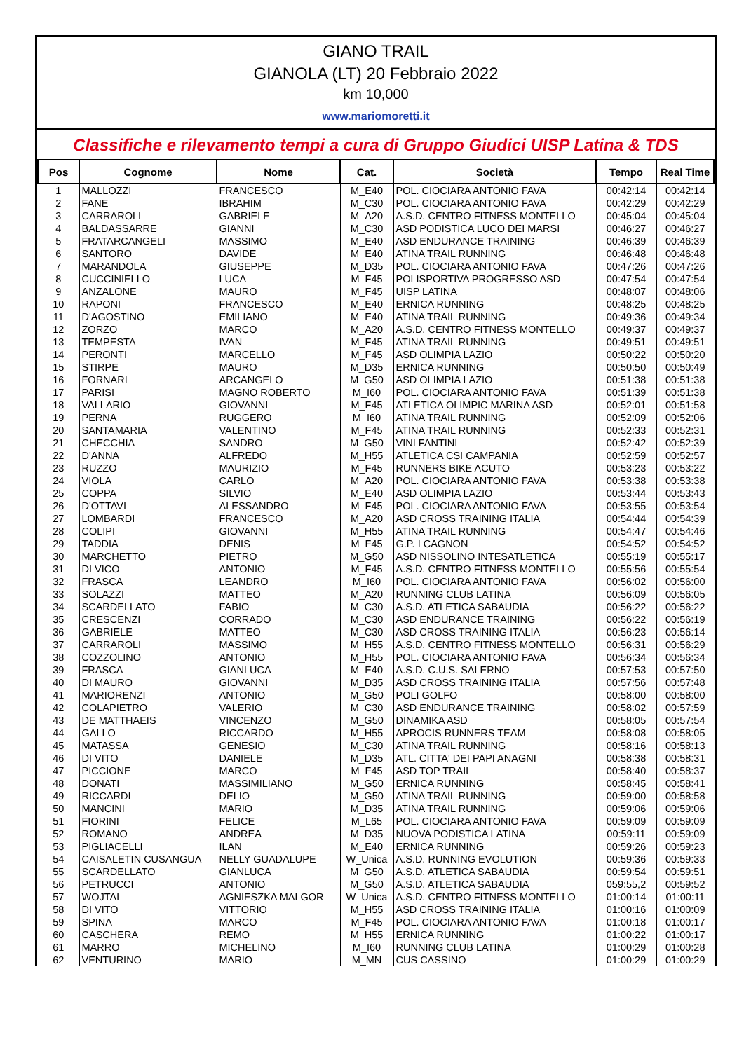GIANO TRAIL
GIANOLA (LT) 20 Febbraio 2022
km 10,000
www.mariomoretti.it
Classifiche e rilevamento tempi a cura di Gruppo Giudici UISP Latina & TDS
| Pos | Cognome | Nome | Cat. | Società | Tempo | Real Time |
| --- | --- | --- | --- | --- | --- | --- |
| 1 | MALLOZZI | FRANCESCO | M_E40 | POL. CIOCIARA ANTONIO FAVA | 00:42:14 | 00:42:14 |
| 2 | FANE | IBRAHIM | M_C30 | POL. CIOCIARA ANTONIO FAVA | 00:42:29 | 00:42:29 |
| 3 | CARRAROLI | GABRIELE | M_A20 | A.S.D. CENTRO FITNESS MONTELLO | 00:45:04 | 00:45:04 |
| 4 | BALDASSARRE | GIANNI | M_C30 | ASD PODISTICA LUCO DEI MARSI | 00:46:27 | 00:46:27 |
| 5 | FRATARCANGELI | MASSIMO | M_E40 | ASD ENDURANCE TRAINING | 00:46:39 | 00:46:39 |
| 6 | SANTORO | DAVIDE | M_E40 | ATINA TRAIL RUNNING | 00:46:48 | 00:46:48 |
| 7 | MARANDOLA | GIUSEPPE | M_D35 | POL. CIOCIARA ANTONIO FAVA | 00:47:26 | 00:47:26 |
| 8 | CUCCINIELLO | LUCA | M_F45 | POLISPORTIVA PROGRESSO ASD | 00:47:54 | 00:47:54 |
| 9 | ANZALONE | MAURO | M_F45 | UISP LATINA | 00:48:07 | 00:48:06 |
| 10 | RAPONI | FRANCESCO | M_E40 | ERNICA RUNNING | 00:48:25 | 00:48:25 |
| 11 | D'AGOSTINO | EMILIANO | M_E40 | ATINA TRAIL RUNNING | 00:49:36 | 00:49:34 |
| 12 | ZORZO | MARCO | M_A20 | A.S.D. CENTRO FITNESS MONTELLO | 00:49:37 | 00:49:37 |
| 13 | TEMPESTA | IVAN | M_F45 | ATINA TRAIL RUNNING | 00:49:51 | 00:49:51 |
| 14 | PERONTI | MARCELLO | M_F45 | ASD OLIMPIA LAZIO | 00:50:22 | 00:50:20 |
| 15 | STIRPE | MAURO | M_D35 | ERNICA RUNNING | 00:50:50 | 00:50:49 |
| 16 | FORNARI | ARCANGELO | M_G50 | ASD OLIMPIA LAZIO | 00:51:38 | 00:51:38 |
| 17 | PARISI | MAGNO ROBERTO | M_I60 | POL. CIOCIARA ANTONIO FAVA | 00:51:39 | 00:51:38 |
| 18 | VALLARIO | GIOVANNI | M_F45 | ATLETICA OLIMPIC MARINA ASD | 00:52:01 | 00:51:58 |
| 19 | PERNA | RUGGERO | M_I60 | ATINA TRAIL RUNNING | 00:52:09 | 00:52:06 |
| 20 | SANTAMARIA | VALENTINO | M_F45 | ATINA TRAIL RUNNING | 00:52:33 | 00:52:31 |
| 21 | CHECCHIA | SANDRO | M_G50 | VINI FANTINI | 00:52:42 | 00:52:39 |
| 22 | D'ANNA | ALFREDO | M_H55 | ATLETICA CSI CAMPANIA | 00:52:59 | 00:52:57 |
| 23 | RUZZO | MAURIZIO | M_F45 | RUNNERS BIKE ACUTO | 00:53:23 | 00:53:22 |
| 24 | VIOLA | CARLO | M_A20 | POL. CIOCIARA ANTONIO FAVA | 00:53:38 | 00:53:38 |
| 25 | COPPA | SILVIO | M_E40 | ASD OLIMPIA LAZIO | 00:53:44 | 00:53:43 |
| 26 | D'OTTAVI | ALESSANDRO | M_F45 | POL. CIOCIARA ANTONIO FAVA | 00:53:55 | 00:53:54 |
| 27 | LOMBARDI | FRANCESCO | M_A20 | ASD CROSS TRAINING ITALIA | 00:54:44 | 00:54:39 |
| 28 | COLIPI | GIOVANNI | M_H55 | ATINA TRAIL RUNNING | 00:54:47 | 00:54:46 |
| 29 | TADDIA | DENIS | M_F45 | G.P. I CAGNON | 00:54:52 | 00:54:52 |
| 30 | MARCHETTO | PIETRO | M_G50 | ASD NISSOLINO INTESATLETICA | 00:55:19 | 00:55:17 |
| 31 | DI VICO | ANTONIO | M_F45 | A.S.D. CENTRO FITNESS MONTELLO | 00:55:56 | 00:55:54 |
| 32 | FRASCA | LEANDRO | M_I60 | POL. CIOCIARA ANTONIO FAVA | 00:56:02 | 00:56:00 |
| 33 | SOLAZZI | MATTEO | M_A20 | RUNNING CLUB LATINA | 00:56:09 | 00:56:05 |
| 34 | SCARDELLATO | FABIO | M_C30 | A.S.D. ATLETICA SABAUDIA | 00:56:22 | 00:56:22 |
| 35 | CRESCENZI | CORRADO | M_C30 | ASD ENDURANCE TRAINING | 00:56:22 | 00:56:19 |
| 36 | GABRIELE | MATTEO | M_C30 | ASD CROSS TRAINING ITALIA | 00:56:23 | 00:56:14 |
| 37 | CARRAROLI | MASSIMO | M_H55 | A.S.D. CENTRO FITNESS MONTELLO | 00:56:31 | 00:56:29 |
| 38 | COZZOLINO | ANTONIO | M_H55 | POL. CIOCIARA ANTONIO FAVA | 00:56:34 | 00:56:34 |
| 39 | FRASCA | GIANLUCA | M_E40 | A.S.D. C.U.S. SALERNO | 00:57:53 | 00:57:50 |
| 40 | DI MAURO | GIOVANNI | M_D35 | ASD CROSS TRAINING ITALIA | 00:57:56 | 00:57:48 |
| 41 | MARIORENZI | ANTONIO | M_G50 | POLI GOLFO | 00:58:00 | 00:58:00 |
| 42 | COLAPIETRO | VALERIO | M_C30 | ASD ENDURANCE TRAINING | 00:58:02 | 00:57:59 |
| 43 | DE MATTHAEIS | VINCENZO | M_G50 | DINAMIKA ASD | 00:58:05 | 00:57:54 |
| 44 | GALLO | RICCARDO | M_H55 | APROCIS RUNNERS TEAM | 00:58:08 | 00:58:05 |
| 45 | MATASSA | GENESIO | M_C30 | ATINA TRAIL RUNNING | 00:58:16 | 00:58:13 |
| 46 | DI VITO | DANIELE | M_D35 | ATL. CITTA' DEI PAPI ANAGNI | 00:58:38 | 00:58:31 |
| 47 | PICCIONE | MARCO | M_F45 | ASD TOP TRAIL | 00:58:40 | 00:58:37 |
| 48 | DONATI | MASSIMILIANO | M_G50 | ERNICA RUNNING | 00:58:45 | 00:58:41 |
| 49 | RICCARDI | DELIO | M_G50 | ATINA TRAIL RUNNING | 00:59:00 | 00:58:58 |
| 50 | MANCINI | MARIO | M_D35 | ATINA TRAIL RUNNING | 00:59:06 | 00:59:06 |
| 51 | FIORINI | FELICE | M_L65 | POL. CIOCIARA ANTONIO FAVA | 00:59:09 | 00:59:09 |
| 52 | ROMANO | ANDREA | M_D35 | NUOVA PODISTICA LATINA | 00:59:11 | 00:59:09 |
| 53 | PIGLIACELLI | ILAN | M_E40 | ERNICA RUNNING | 00:59:26 | 00:59:23 |
| 54 | CAISALETIN CUSANGUA | NELLY GUADALUPE | W_Unica | A.S.D. RUNNING EVOLUTION | 00:59:36 | 00:59:33 |
| 55 | SCARDELLATO | GIANLUCA | M_G50 | A.S.D. ATLETICA SABAUDIA | 00:59:54 | 00:59:51 |
| 56 | PETRUCCI | ANTONIO | M_G50 | A.S.D. ATLETICA SABAUDIA | 059:55,2 | 00:59:52 |
| 57 | WOJTAL | AGNIESZKA MALGOR | W_Unica | A.S.D. CENTRO FITNESS MONTELLO | 01:00:14 | 01:00:11 |
| 58 | DI VITO | VITTORIO | M_H55 | ASD CROSS TRAINING ITALIA | 01:00:16 | 01:00:09 |
| 59 | SPINA | MARCO | M_F45 | POL. CIOCIARA ANTONIO FAVA | 01:00:18 | 01:00:17 |
| 60 | CASCHERA | REMO | M_H55 | ERNICA RUNNING | 01:00:22 | 01:00:17 |
| 61 | MARRO | MICHELINO | M_I60 | RUNNING CLUB LATINA | 01:00:29 | 01:00:28 |
| 62 | VENTURINO | MARIO | M_MN | CUS CASSINO | 01:00:29 | 01:00:29 |